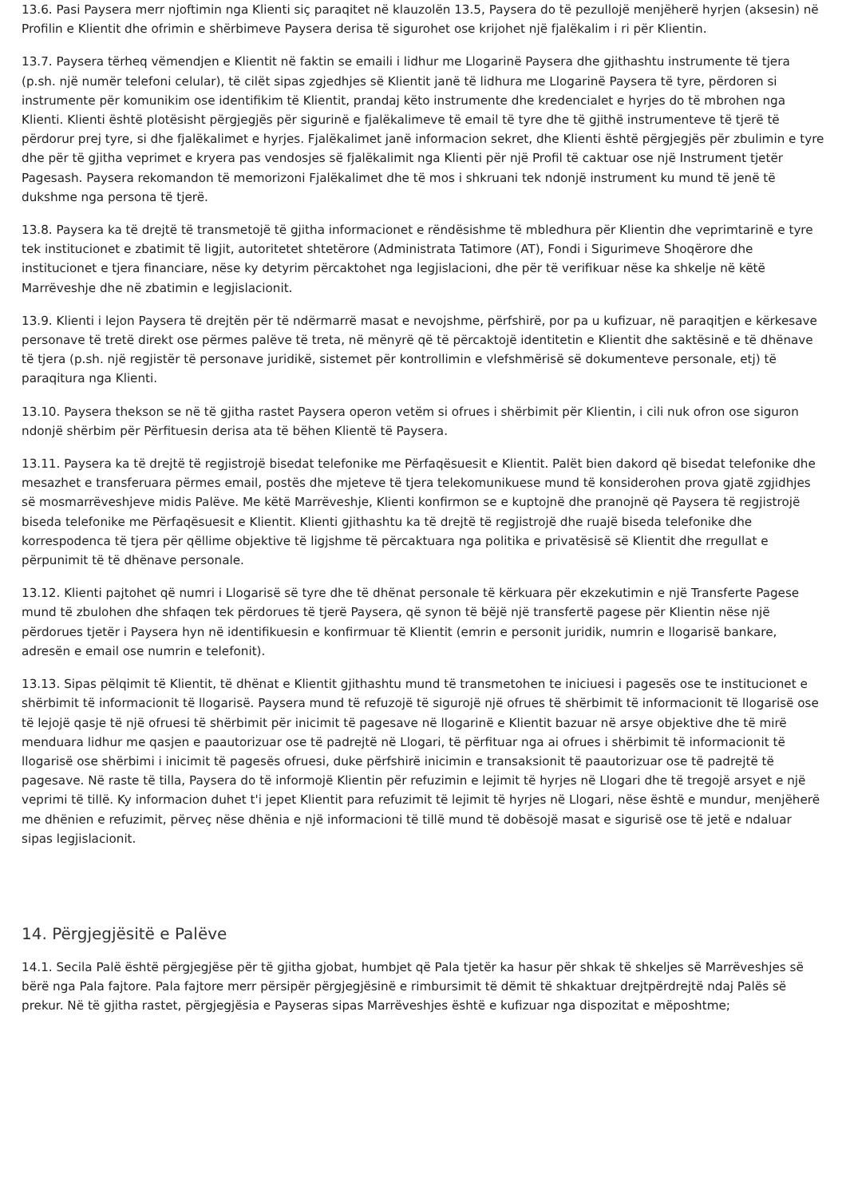13.6. Pasi Paysera merr njoftimin nga Klienti siç paraqitet në klauzolën 13.5, Paysera do të pezullojë menjëherë hyrjen (aksesin) në Profilin e Klientit dhe ofrimin e shërbimeve Paysera derisa të sigurohet ose krijohet një fjalëkalim i ri për Klientin.
13.7. Paysera tërheq vëmendjen e Klientit në faktin se emaili i lidhur me Llogarinë Paysera dhe gjithashtu instrumente të tjera (p.sh. një numër telefoni celular), të cilët sipas zgjedhjes së Klientit janë të lidhura me Llogarinë Paysera të tyre, përdoren si instrumente për komunikim ose identifikim të Klientit, prandaj këto instrumente dhe kredencialet e hyrjes do të mbrohen nga Klienti. Klienti është plotësisht përgjegjës për sigurinë e fjalëkalimeve të email të tyre dhe të gjithë instrumenteve të tjerë të përdorur prej tyre, si dhe fjalëkalimet e hyrjes. Fjalëkalimet janë informacion sekret, dhe Klienti është përgjegjës për zbulimin e tyre dhe për të gjitha veprimet e kryera pas vendosjes së fjalëkalimit nga Klienti për një Profil të caktuar ose një Instrument tjetër Pagesash. Paysera rekomandon të memorizoni Fjalëkalimet dhe të mos i shkruani tek ndonjë instrument ku mund të jenë të dukshme nga persona të tjerë.
13.8. Paysera ka të drejtë të transmetojë të gjitha informacionet e rëndësishme të mbledhura për Klientin dhe veprimtarinë e tyre tek institucionet e zbatimit të ligjit, autoritetet shtetërore (Administrata Tatimore (AT), Fondi i Sigurimeve Shoqërore dhe institucionet e tjera financiare, nëse ky detyrim përcaktohet nga legjislacioni, dhe për të verifikuar nëse ka shkelje në këtë Marrëveshje dhe në zbatimin e legjislacionit.
13.9. Klienti i lejon Paysera të drejtën për të ndërmarrë masat e nevojshme, përfshirë, por pa u kufizuar, në paraqitjen e kërkesave personave të tretë direkt ose përmes palëve të treta, në mënyrë që të përcaktojë identitetin e Klientit dhe saktësinë e të dhënave të tjera (p.sh. një regjistër të personave juridikë, sistemet për kontrollimin e vlefshmërisë së dokumenteve personale, etj) të paraqitura nga Klienti.
13.10. Paysera thekson se në të gjitha rastet Paysera operon vetëm si ofrues i shërbimit për Klientin, i cili nuk ofron ose siguron ndonjë shërbim për Përfituesin derisa ata të bëhen Klientë të Paysera.
13.11. Paysera ka të drejtë të regjistrojë bisedat telefonike me Përfaqësuesit e Klientit. Palët bien dakord që bisedat telefonike dhe mesazhet e transferuara përmes email, postës dhe mjeteve të tjera telekomunikuese mund të konsiderohen prova gjatë zgjidhjes së mosmarrëveshjeve midis Palëve. Me këtë Marrëveshje, Klienti konfirmon se e kuptojnë dhe pranojnë që Paysera të regjistrojë biseda telefonike me Përfaqësuesit e Klientit. Klienti gjithashtu ka të drejtë të regjistrojë dhe ruajë biseda telefonike dhe korrespodenca të tjera për qëllime objektive të ligjshme të përcaktuara nga politika e privatësisë së Klientit dhe rregullat e përpunimit të të dhënave personale.
13.12. Klienti pajtohet që numri i Llogarisë së tyre dhe të dhënat personale të kërkuara për ekzekutimin e një Transferte Pagese mund të zbulohen dhe shfaqen tek përdorues të tjerë Paysera, që synon të bëjë një transfertë pagese për Klientin nëse një përdorues tjetër i Paysera hyn në identifikuesin e konfirmuar të Klientit (emrin e personit juridik, numrin e llogarisë bankare, adresën e email ose numrin e telefonit).
13.13. Sipas pëlqimit të Klientit, të dhënat e Klientit gjithashtu mund të transmetohen te iniciuesi i pagesës ose te institucionet e shërbimit të informacionit të llogarisë. Paysera mund të refuzojë të sigurojë një ofrues të shërbimit të informacionit të llogarisë ose të lejojë qasje të një ofruesi të shërbimit për inicimit të pagesave në llogarinë e Klientit bazuar në arsye objektive dhe të mirë menduara lidhur me qasjen e paautorizuar ose të padrejtë në Llogari, të përfituar nga ai ofrues i shërbimit të informacionit të llogarisë ose shërbimi i inicimit të pagesës ofruesi, duke përfshirë inicimin e transaksionit të paautorizuar ose të padrejtë të pagesave. Në raste të tilla, Paysera do të informojë Klientin për refuzimin e lejimit të hyrjes në Llogari dhe të tregojë arsyet e një veprimi të tillë. Ky informacion duhet t'i jepet Klientit para refuzimit të lejimit të hyrjes në Llogari, nëse është e mundur, menjëherë me dhënien e refuzimit, përveç nëse dhënia e një informacioni të tillë mund të dobësojë masat e sigurisë ose të jetë e ndaluar sipas legjislacionit.
14. Përgjegjësitë e Palëve
14.1. Secila Palë është përgjegjëse për të gjitha gjobat, humbjet që Pala tjetër ka hasur për shkak të shkeljes së Marrëveshjes së bërë nga Pala fajtore. Pala fajtore merr përsipër përgjegjësinë e rimbursimit të dëmit të shkaktuar drejtpërdrejtë ndaj Palës së prekur. Në të gjitha rastet, përgjegjësia e Payseras sipas Marrëveshjes është e kufizuar nga dispozitat e mëposhtme;